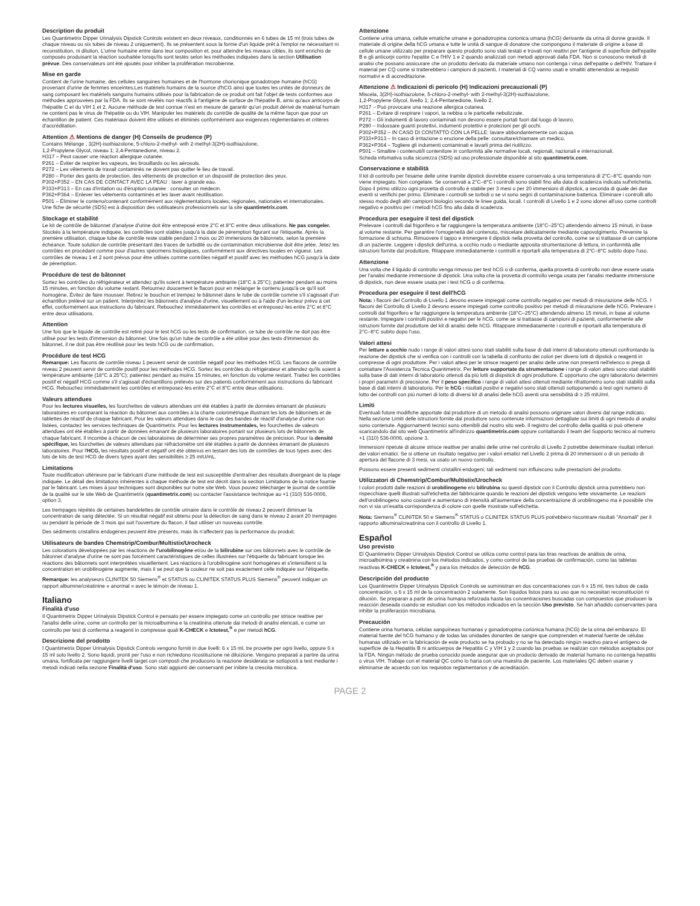Description du produit
Les Quantimetrix Dipper Urinalysis Dipstick Controls existent en deux niveaux, conditionnés en 6 tubes de 15 ml (trois tubes de chaque niveau ou six tubes de niveau 2 uniquement). Ils se présentent sous la forme d'un liquide prêt à l'emploi ne nécessitant ni reconstitution, ni dilution. L'urine humaine entre dans leur composition et, pour atteindre les niveaux cibles, ils sont enrichis de composés produisant la réaction souhaitée lorsqu'ils sont testés selon les méthodes indiquées dans la section Utilisation prévue. Des conservateurs ont été ajoutés pour inhiber la prolifération microbienne.
Mise en garde
Contient de l'urine humaine, des cellules sanguines humaines et de l'hormone chorionique gonadotrope humaine (hCG) provenant d'urine de femmes enceintes.Les matériels humains de la source d'hCG ainsi que toutes les unités de donneurs de sang composant les matériels sanguins humains utilisés pour la fabrication de ce produit ont fait l'objet de tests conformes aux méthodes approuvées par la FDA. Ils se sont révélés non réactifs à l'antigène de surface de l'hépatite B, ainsi qu'aux anticorps de l'hépatite C et du VIH 1 et 2. Aucune méthode de test connue n'est en mesure de garantir qu'un produit dérivé de matérial humain ne contient pas le virus de l'hépatite ou du VIH. Manipuler les matériels du contrôle de qualité de la même façon que pour un échantillon de patient. Ces matériaux doivent être utilisés et éliminés conformément aux exigences réglementaires et critères d'accréditation.
Attention ⚠ Mentions de danger (H) Conseils de prudence (P)
Contains Mélange , 3(2H)-isothiazolone, 5-chloro-2-methyl- with 2-methyl-3(2H)-isothiazolone,
1,2-Propylene Glycol, niveau 1; 2,4-Pentanedione, niveau 2.
H317 – Peut causer une réaction allergique cutanée.
P261 – Éviter de respirer les vapeurs, les brouillards ou les aérosols.
P272 – Les vêtements de travail contaminés ne doivent pas quitter le lieu de travail.
P280 – Porter des gants de protection, des vêtements de protection et un dispositif de protection des yeux.
P302+P352 – EN CAS DE CONTACT AVEC LA PEAU : laver à grande eau.
P333+P313 – En cas d'irritation ou d'éruption cutanée : consulter un médecin.
P362+P364 – Enlever les vêtements contaminés et les laver avant réutilisation.
P501 – Éliminer le contenu/contenant conformément aux réglementations locales, régionales, nationales et internationales.
Une fiche de sécurité (SDS) est à disposition des vutilisateurs professionnels sur la site quantimetrix.com.
Stockage et stabilité
Le kit de contrôle de bâtonnet d'analyse d'urine doit être entreposé entre 2°C et 8°C entre deux utilisations. Ne pas congeler. Stockés à la température indiquée, les contrôles sont stables jusqu'à la date de péremption figurant sur l'étiquette. Après la première utilisation, chaque tube de contrôle reste stable pendant 3 mois ou 20 immersions de bâtonnets, selon la première échéance. Toute solution de contrôle présentant des traces de turbidité ou de contamination microbienne doit être jetée. Jetez les contrôles en procédant comme pour d'autres spécimens biologiques, conformément aux directives locales en vigueur. Les contrôles de niveau 1 et 2 sont prévus pour être utilisés comme contrôles négatif et positif avec les méthodes hCG jusqu'à la date de péremption.
Procédure de test de bâtonnet
Sortez les contrôles du réfrigérateur et attendez qu'ils soient à température ambiante (18°C à 25°C); patientez pendant au moins 15 minutes, en fonction du volume restant. Retournez doucement le flacon pour en mélanger le contenu jusqu'à ce qu'il soit homogène. Évitez de faire mousser. Retirez le bouchon et trempez le bâtonnet dans le tube de contrôle comme s'il s'agissait d'un échantillon prélevé sur un patient. Interprétez les bâtonnets d'analyse d'urine, visuellement ou à l'aide d'un lecteur prévu à cet effet, conformément aux instructions du fabricant. Rebouchez immédiatement les contrôles et entreposez-les entre 2°C et 8°C entre deux utilisations.
Attention
Une fois que le liquide de contrôle est retiré pour le test hCG ou les tests de confirmation, ce tube de contrôle ne doit pas être utilisé pour les tests d'immersion du bâtonnet. Une fois qu'un tube de contrôle a été utilisé pour des tests d'immersion du bâtonnet, il ne doit pas être réutilisé pour les tests hCG ou de confirmation.
Procédure de test HCG
Remarque: Les flacons de contrôle niveau 1 peuvent servir de contrôle négatif pour les méthodes HCG. Les flacons de contrôle niveau 2 peuvent servir de contrôle positif pour les méthodes HCG. Sortez les contrôles du réfrigérateur et attendez qu'ils soient à température ambiante (18°C à 25°C); patientez pendant au moins 15 minutes, en fonction du volume restant. Traitez les contrôles positif et négatif HCG comme s'il s'agissait d'échantillons prélevés sur des patients conformément aux instructions du fabricant HCG. Rebouchez immédiatement les contrôles et entreposez-les entre 2°C et 8°C entre deux utilisations.
Valeurs attendues
Pour les lectures visuelles, les fourchettes de valeurs attendues ont été établies à partir de données émanant de plusieurs laboratoires en comparant la réaction du bâtonnet aux contrôles à la charte colorimétrique illustrant les lots de bâtonnets et de tablettes de réactif de chaque fabricant. Pour les valeurs attendues dans le cas des bandes de réactif d'analyse d'urine non listées, contactez les services techniques de Quantimetrix. Pour les lectures instrumentales, les fourchettes de valeurs attendues ont été établies à partir de données émanant de plusieurs laboratoires portant sur plusieurs lots de bâtonnets de chaque fabricant. Il incombe à chacun de ces laboratoires de déterminer ses propres paramètres de précision. Pour la densité spécifique, les fourchettes de valeurs attendues par réfractomètre ont été établies à partir de données émanant de plusieurs laboratoires. Pour l'HCG, les résultats positif et négatif ont été obtenus en testant des lots de contrôles de tous types avec des lots de kits de test HCG de divers types ayant des sensibilités ≥ 25 mIU/mL.
Limitations
Toute modification ultérieure par le fabricant d'une méthode de test est susceptible d'entraîner des résultats divergeant de la plage indiquée. Le détail des limitations inhérentes à chaque méthode de test est décrit dans la section Limitations de la notice fournie par le fabricant. Les mises à jour techniques sont disponibles sur notre site Web. Vous pouvez télécharger le journal de contrôle de la qualité sur le site Web de Quantimetrix (quantimetrix.com) ou contacter l'assistance technique au +1 (310) 536-0006, option 3.
Les trempages répétés de certaines bandelettes de contrôle urinaire dans le contrôle de niveau 2 peuvent diminuer la concentration de sang détectée. Si un résultat négatif est obtenu pour la détection de sang dans le niveau 2 avant 20 trempages ou pendant la période de 3 mois qui suit l'ouverture du flacon, il faut utiliser un nouveau contrôle.
Des sédiments cristallins endogènes peuvent être présents, mais ils n'affectent pas la performance du produit.
Utilisateurs de bandes Chemstrip/Combur/Multistix/Urocheck
Les colorations développées par les réactions de l'urobilinogène et/ou de la bilirubine sur ces bâtonnets avec le contrôle de bâtonnet d'analyse d'urine ne sont pas forcément caractéristiques de celles illustrées sur l'étiquette du fabricant lorsque les réactions des bâtonnets sont interprétées visuellement. Les réactions à l'urobilinogène sont homogènes et s'intensifient si la concentration en urobilinogène augmente, mais il se peut que la couleur ne soit pas exactement celle indiquée sur l'étiquette.
Remarque: les analyseurs CLINITEK 50 Siemens<sup>®</sup> et STATUS ou CLINITEK STATUS PLUS Siemens<sup>®</sup> peuvent indiquer un rapport albumine/créatinine « anormal » avec le témoin de niveau 1.
Italiano
Finalità d'uso
Il Quantimetrix Dipper Urinalysis Dipstick Control è pensato per essere impiegato come un controllo per strisce reattive per l'analisi delle urine, come un controllo per la microalbumina e la creatinina ottenute dai metodi di analisi elencati, e come un controllo per test di conferma a reagenti in compresse quali K-CHECK e Ictotest,<sup>®</sup> e per metodi hCG.
Descrizione del prodotto
I Quantimetrix Dipper Urinalysis Dipstick Controls vengono forniti in due livelli: 6 x 15 ml, tre provette per ogni livello, oppure 6 x 15 ml solo livello 2. Sono liquidi, pronti per l'uso e non richiedono ricostituzione né diluizione. Vengono preparati a partire da urina umana, fortificata per raggiungere livelli target con composti che producono la reazione desiderata se sottoposti a test mediante i metodi indicati nella sezione Finalità d'uso. Sono stati aggiunti dei conservanti per inibire la crescita microbica.
Attenzione
Contiene urina umana, cellule ematiche umane e gonadotropina corionica umana (hCG) derivante da urina di donne gravide. Il materiale di origine della hCG umana e tutte le unità di sangue di donatore che compongono il materiale di origine a base di cellule umane utilizzato per preparare questo prodotto sono stati testati e trovati non reattivi per l'antigene di superficie dell'epatite B e gli anticorpi contro l'epatite C e l'HIV 1 e 2 quando analizzati con metodi approvati dalla FDA. Non si conoscono metodi di analisi che possano assicurare che un prodotto derivato da materiale umano non contenga i virus dell'epatite o dell'HIV. Trattare il material per CQ come si tratterebbero i campioni di pazienti, I materiali di CQ vanno usati e smaltiti attenendosi ai requisiti normativi e di accreditazione.
Attenzione ⚠ Indicazioni di pericolo (H) Indicazioni precauzionali (P)
Miscela, 3(2H)-isothiazolone, 5-chloro-2-methyl- with 2-methyl-3(2H)-isothiazolone,
1,2-Propylene Glycol, livello 1; 2,4-Pentanedione, livello 2.
H317 – Può provocare una reazione allergica cutanea.
P261 – Evitare di respirare i vapori, la nebbia o le particelle nebulizzate.
P272 – Gli indumenti di lavoro contaminati non devono essere portati fuori dal luogo di lavoro.
P280 – Indossare guanti protettivi, indumenti protettivi e protezioni per gli occhi.
P302+P352 – IN CASO DI CONTATTO CON LA PELLE: lavare abbondantemente con acqua.
P333+P313 – In caso di irritazione o eruzione della pelle: consultare/chiamare un medico.
P362+P364 – Togliere gli indumenti contaminati e lavarli prima del riutilizzo.
P501 – Smaltire i contenuti/il contenitore in conformità alle normative locali, regionali, nazionali e internazionali.
Scheda infomativa sulla sicurezza (SDS) ad uso professionale disponible al sito quantimetrix.com.
Conservazione e stabilità
Il kit di controllo per l'esame delle urine tramite dipstick dovrebbe essere conservato a una temperatura di 2°C–8°C quando non viene impiegato. Non congelare. Se conservati a 2°C–8°C i controlli sono stabili fino alla data di scadenza indicata sull'etichetta. Dopo il primo utilizzo ogni provetta di controllo è stabile per 3 mesi o per 20 immersioni di dipstick, a seconda di quale dei due eventi si verifichi per primo. Eliminare i controlli se torbidi o se vi sono segni di contaminazione batterica. Eliminare i controlli allo stesso modo degli altri campioni biologici secondo le linee guida, locali. I controlli di Livello 1 e 2 sono idonei all'uso come controlli negativo e positivo per i metodi hCG fino alla data di scadenza.
Procedura per eseguire il test del dipstick
Prelevare i controlli dal frigorifero e far raggiungere la temperatura ambiente (18°C–25°C) attendendo almeno 15 minuti, in base al volume restante. Per garantire l'omogeneità del contenuto, miscelare delicatamente mediante capovolgimento. Prevenire la formazione di schiuma. Rimuovere il tappo e immergere il dipstick nella provetta del controllo, come se si trattasse di un campione di un paziente. Leggere i dipstick dell'urina, a occhio nudo o mediante apposita strumentazione di lettura, in conformità alle istruzioni fornite dal produttore. Ritappare immediatamente i controlli e riportarli alla temperatura di 2°C–8°C subito dopo l'uso.
Attenzione
Una volta che il liquido di controllo venga rimosso per test hCG o di conferma, quella provetta di controllo non deve essere usata per l'analisi mediante immersione di dipstick. Una volta che la provetta di controllo venga usata per l'analisi mediante immersione di dipstick, non deve essere usata per i test hCG o di conferma.
Procedura per eseguire il test dell'hCG
Nota: i flaconi del Controllo di Livello 1 devono essere impiegati come controllo negativo per metodi di misurazione delle hCG. I flaconi del Controllo di Livello 2 devono essere impiegati come controllo positivo per metodi di misurazione delle hCG. Prelevare i controlli dal frigorifero e far raggiungere la temperatura ambiente (18°C–25°C) attendendo almeno 15 minuti, in base al volume restante. Impiegare i controlli positivi e negativi per le hCG, come se si trattasse di campioni di pazienti, conformemente alle istruzioni fornite dal produttore del kit di analisi delle hCG. Ritappare immediatamente i controlli e riportarli alla temperatura di 2°C–8°C subito dopo l'uso.
Valori attesi
Per letture a occhio nudo i range di valori attesi sono stati stabiliti sulla base di dati interni di laboratorio ottenuti confrontando la reazione dei dipstick che si verifica con i controlli con la tabella di confronto dei colori per diversi lotti di dipstick o reagenti in compresse di ogni produttore. Per i valori attesi per le strisce reagenti per analisi delle urine non presenti nell'elenco si prega di contattare l'Assistenza Tecnica Quantimetrix. Per letture supportate da strumentazione i range di valori attesi sono stati stabiliti sulla base di dati interni di laboratorio ottenuti da più lotti di dispstick di ogni produttore. È opportuno che ogni laboratorio determini i propri parametri di precisione. Per il peso specifico i range di valori attesi ottenuti mediante rifrattometro sono stati stabiliti sulla base di dati interni di laboratorio. Per le hCG i risultati positivi e negativi sono stati ottenuti sottoponendo a test ogni numero di lotto dei controlli con più numeri di lotto di diversi kit di analisi delle hCG aventi una sensibilità di ≥ 25 mIU/ml.
Limiti
Eventuali future modifiche apportate dal produttore di un metodo di analisi possono originare valori diversi dal range indicato. Nella sezione Limiti delle istruzioni fornite dal produttore sono contenute informazioni dettagliate sui limiti di ogni metodo di analisi sono contenute. Aggiornamenti tecnici sono ottenibili dal nostro sito web. Il registro del controllo della qualità si può ottenere scaricandolo dal sito web Quantimetrix all'indirizzo quantimetrix.com oppure contattando il team del Supporto tecnico al numero +1 (310) 536-0006, opzione 3.
Immersioni ripetute di alcune strisce reattive per analisi delle urine nel controllo di Livello 2 potrebbe determinare risultati inferiori dei valori ematici. Se si ottiene un risultato negativo per i valori ematici nel Livello 2 prima di 20 immersioni o di un periodo di apertura del flacone di 3 mesi, va usato un nuovo controllo.
Possono essere presenti sedimenti cristallini endogeni; tali sedimenti non influiscono sulle prestazioni del prodotto.
Utilizzatori di Chemstrip/Combur/Multistix/Urocheck
I colori prodotti dalle reazioni di urobilinogeno e/o bilirubina su questi dipstick con il Controllo dipstick urina potrebbero non rispecchiare quelli illustrati sull'etichetta del fabbricante quando le reazioni del dipstick vengono lette visivamente. Le reazioni dell'urobilinogeno sono costanti e aumentano di intensità all'aumentare della concentrazione di urobilinogeno ma è possibile che non vi sia un'esatta corrispondenza di colore con quelle mostrate sull'etichetta.
Nota: Siemens<sup>®</sup> CLINITEK 50 e Siemens<sup>®</sup> STATUS o CLINITEK STATUS PLUS potrebbero riscontrare risultati "Anomali" per il rapporto albumina/creatinina con il controllo di Livello 1.
Español
Uso previsto
El Quantimetrix Dipper Urinalysis Dipstick Control se utiliza como control para las tiras reactivas de análisis de orina, microalbúmina y creatinina con los métodos indicados, y como control de las pruebas de confirmación, como las tabletas reactivas K-CHECK e Ictotest,<sup>®</sup> y para los métodos de detección de hCG.
Descripción del producto
Los Quantimetrix Dipper Urinalysis Dipstick Controls se suministran en dos concentraciones con 6 x 15 ml, tres tubos de cada concentración, o 6 x 15 ml de la concentración 2 solamente. Son líquidos listos para su uso que no necesitan reconstitución ni dilución. Se preparan a partir de orina humana reforzada hasta las concentraciones buscadas con compuestos que producen la reacción deseada cuando se estudian con los métodos indicados en la sección Uso previsto. Se han añadido conservantes para inhibir la proliferación microbiana.
Precaución
Contiene orina humana, células sanguíneas humanas y gonadotropina coriónica humana (hCG) de la orina del embarazo. El material fuente del hCG humano y de todas las unidades donantes de sangre que comprenden el material fuente de células humanas utilizado en la fabricación de este producto se ha probado y no se ha detectado ningún reactivo para el antígeno de superficie de la Hepatitis B ni anticuerpos de Hepatitis C y VIH 1 y 2 cuando las pruebas se realizan con métodos aceptados por la FDA. Ningún método de prueba conocido puede asegurar que un producto derivado de material humano no contenga hepatitis o virus VIH. Trabaje con el material QC como lo haría con una muestra de paciente. Los materiales QC deben usarse y eliminarse de acuerdo con los requisitos reglamentarios y de acreditación.
PAGE 2